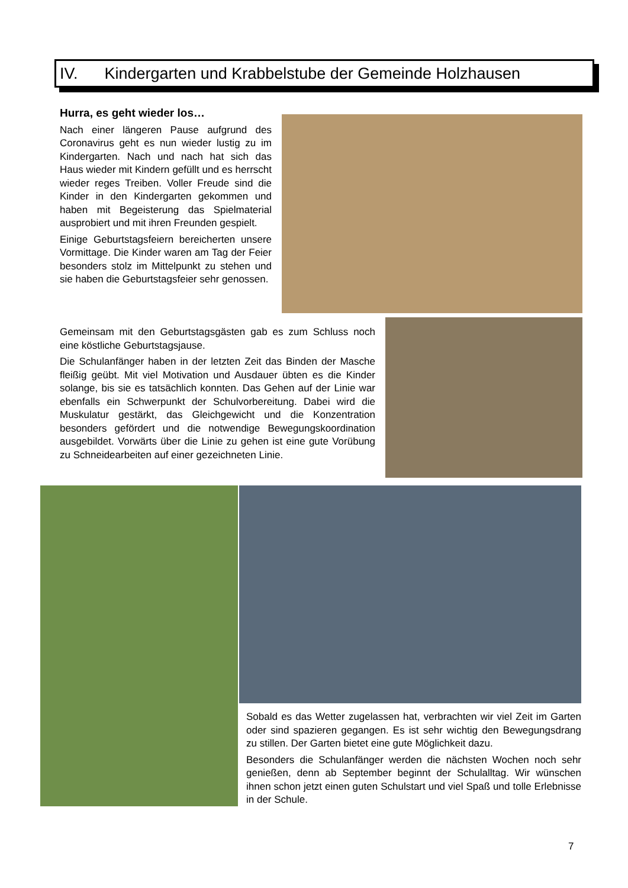IV. Kindergarten und Krabbelstube der Gemeinde Holzhausen
Hurra, es geht wieder los…
Nach einer längeren Pause aufgrund des Coronavirus geht es nun wieder lustig zu im Kindergarten. Nach und nach hat sich das Haus wieder mit Kindern gefüllt und es herrscht wieder reges Treiben. Voller Freude sind die Kinder in den Kindergarten gekommen und haben mit Begeisterung das Spielmaterial ausprobiert und mit ihren Freunden gespielt.
Einige Geburtstagsfeiern bereicherten unsere Vormittage. Die Kinder waren am Tag der Feier besonders stolz im Mittelpunkt zu stehen und sie haben die Geburtstagsfeier sehr genossen.
Gemeinsam mit den Geburtstagsgästen gab es zum Schluss noch eine köstliche Geburtstagsjause.
Die Schulanfänger haben in der letzten Zeit das Binden der Masche fleißig geübt. Mit viel Motivation und Ausdauer übten es die Kinder solange, bis sie es tatsächlich konnten. Das Gehen auf der Linie war ebenfalls ein Schwerpunkt der Schulvorbereitung. Dabei wird die Muskulatur gestärkt, das Gleichgewicht und die Konzentration besonders gefördert und die notwendige Bewegungskoordination ausgebildet. Vorwärts über die Linie zu gehen ist eine gute Vorübung zu Schneidearbeiten auf einer gezeichneten Linie.
Sobald es das Wetter zugelassen hat, verbrachten wir viel Zeit im Garten oder sind spazieren gegangen. Es ist sehr wichtig den Bewegungsdrang zu stillen. Der Garten bietet eine gute Möglichkeit dazu.
Besonders die Schulanfänger werden die nächsten Wochen noch sehr genießen, denn ab September beginnt der Schulalltag. Wir wünschen ihnen schon jetzt einen guten Schulstart und viel Spaß und tolle Erlebnisse in der Schule.
7